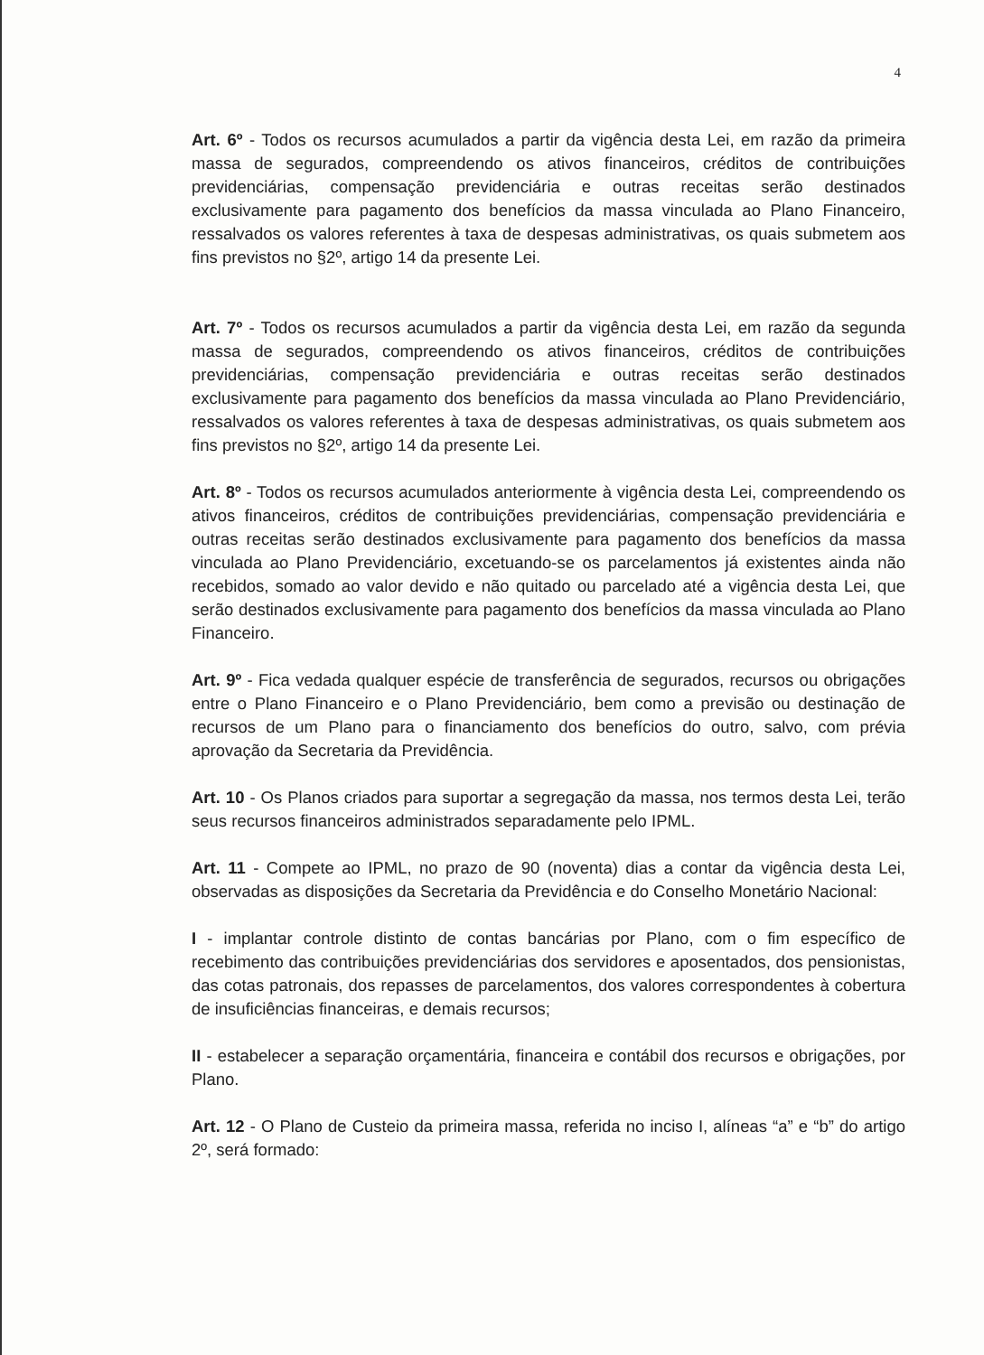4
Art. 6º - Todos os recursos acumulados a partir da vigência desta Lei, em razão da primeira massa de segurados, compreendendo os ativos financeiros, créditos de contribuições previdenciárias, compensação previdenciária e outras receitas serão destinados exclusivamente para pagamento dos benefícios da massa vinculada ao Plano Financeiro, ressalvados os valores referentes à taxa de despesas administrativas, os quais submetem aos fins previstos no §2º, artigo 14 da presente Lei.
Art. 7º - Todos os recursos acumulados a partir da vigência desta Lei, em razão da segunda massa de segurados, compreendendo os ativos financeiros, créditos de contribuições previdenciárias, compensação previdenciária e outras receitas serão destinados exclusivamente para pagamento dos benefícios da massa vinculada ao Plano Previdenciário, ressalvados os valores referentes à taxa de despesas administrativas, os quais submetem aos fins previstos no §2º, artigo 14 da presente Lei.
Art. 8º - Todos os recursos acumulados anteriormente à vigência desta Lei, compreendendo os ativos financeiros, créditos de contribuições previdenciárias, compensação previdenciária e outras receitas serão destinados exclusivamente para pagamento dos benefícios da massa vinculada ao Plano Previdenciário, excetuando-se os parcelamentos já existentes ainda não recebidos, somado ao valor devido e não quitado ou parcelado até a vigência desta Lei, que serão destinados exclusivamente para pagamento dos benefícios da massa vinculada ao Plano Financeiro.
Art. 9º - Fica vedada qualquer espécie de transferência de segurados, recursos ou obrigações entre o Plano Financeiro e o Plano Previdenciário, bem como a previsão ou destinação de recursos de um Plano para o financiamento dos benefícios do outro, salvo, com prévia aprovação da Secretaria da Previdência.
Art. 10 - Os Planos criados para suportar a segregação da massa, nos termos desta Lei, terão seus recursos financeiros administrados separadamente pelo IPML.
Art. 11 - Compete ao IPML, no prazo de 90 (noventa) dias a contar da vigência desta Lei, observadas as disposições da Secretaria da Previdência e do Conselho Monetário Nacional:
I - implantar controle distinto de contas bancárias por Plano, com o fim específico de recebimento das contribuições previdenciárias dos servidores e aposentados, dos pensionistas, das cotas patronais, dos repasses de parcelamentos, dos valores correspondentes à cobertura de insuficiências financeiras, e demais recursos;
II - estabelecer a separação orçamentária, financeira e contábil dos recursos e obrigações, por Plano.
Art. 12 - O Plano de Custeio da primeira massa, referida no inciso I, alíneas “a” e “b” do artigo 2º, será formado: